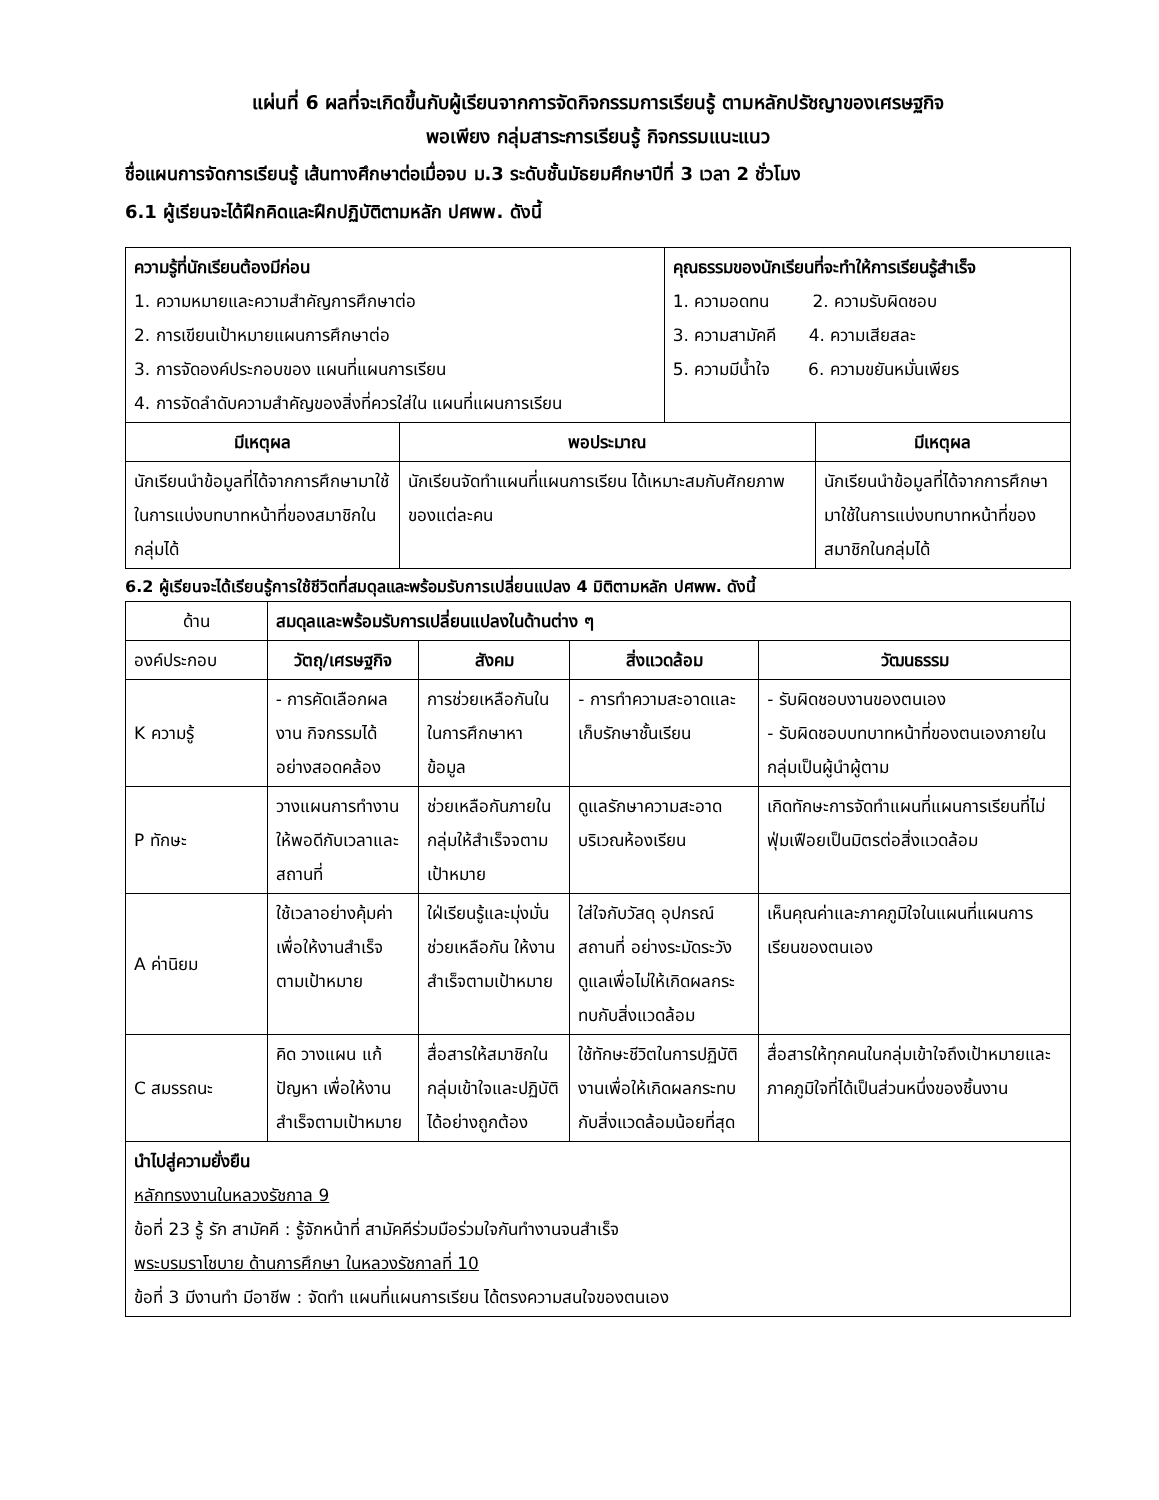แผ่นที่ 6 ผลที่จะเกิดขึ้นกับผู้เรียนจากการจัดกิจกรรมการเรียนรู้ ตามหลักปรัชญาของเศรษฐกิจ
พอเพียง กลุ่มสาระการเรียนรู้ กิจกรรมแนะแนว
ชื่อแผนการจัดการเรียนรู้ เส้นทางศึกษาต่อเมื่อจบ ม.3 ระดับชั้นมัธยมศึกษาปีที่ 3 เวลา 2 ชั่วโมง
6.1 ผู้เรียนจะได้ฝึกคิดและฝึกปฏิบัติตามหลัก ปศพพ. ดังนี้
| ความรู้ที่นักเรียนต้องมีก่อน 1. ความหมายและความสำคัญการศึกษาต่อ 2. การเขียนเป้าหมายแผนการศึกษาต่อ 3. การจัดองค์ประกอบของ แผนที่แผนการเรียน 4. การจัดลำดับความสำคัญของสิ่งที่ควรใส่ใน แผนที่แผนการเรียน | | คุณธรรมของนักเรียนที่จะทำให้การเรียนรู้สำเร็จ 1. ความอดทน 2. ความรับผิดชอบ 3. ความสามัคคี 4. ความเสียสละ 5. ความมีน้ำใจ 6. ความขยันหมั่นเพียร | |
| มีเหตุผล | พอประมาณ | | มีเหตุผล |
| นักเรียนนำข้อมูลที่ได้จากการศึกษามาใช้ในการแบ่งบทบาทหน้าที่ของสมาชิกในกลุ่มได้ | นักเรียนจัดทำแผนที่แผนการเรียน ได้เหมาะสมกับศักยภาพของแต่ละคน | | นักเรียนนำข้อมูลที่ได้จากการศึกษามาใช้ในการแบ่งบทบาทหน้าที่ของสมาชิกในกลุ่มได้ |
6.2 ผู้เรียนจะได้เรียนรู้การใช้ชีวิตที่สมดุลและพร้อมรับการเปลี่ยนแปลง 4 มิติตามหลัก ปศพพ. ดังนี้
| ด้าน | สมดุลและพร้อมรับการเปลี่ยนแปลงในด้านต่าง ๆ | | | |
| องค์ประกอบ | วัตถุ/เศรษฐกิจ | สังคม | สิ่งแวดล้อม | วัฒนธรรม |
| K ความรู้ | - การคัดเลือกผลงาน กิจกรรมได้อย่างสอดคล้อง | การช่วยเหลือกันในในการศึกษาหาข้อมูล | - การทำความสะอาดและเก็บรักษาชั้นเรียน | - รับผิดชอบงานของตนเอง - รับผิดชอบบทบาทหน้าที่ของตนเองภายในกลุ่มเป็นผู้นำผู้ตาม |
| P ทักษะ | วางแผนการทำงานให้พอดีกับเวลาและสถานที่ | ช่วยเหลือกันภายในกลุ่มให้สำเร็จจตามเป้าหมาย | ดูแลรักษาความสะอาดบริเวณห้องเรียน | เกิดทักษะการจัดทำแผนที่แผนการเรียนที่ไม่ฟุ่มเฟือยเป็นมิตรต่อสิ่งแวดล้อม |
| A ค่านิยม | ใช้เวลาอย่างคุ้มค่าเพื่อให้งานสำเร็จตามเป้าหมาย | ใฝ่เรียนรู้และมุ่งมั่นช่วยเหลือกัน ให้งานสำเร็จตามเป้าหมาย | ใส่ใจกับวัสดุ อุปกรณ์ สถานที่ อย่างระมัดระวัง ดูแลเพื่อไม่ให้เกิดผลกระทบกับสิ่งแวดล้อม | เห็นคุณค่าและภาคภูมิใจในแผนที่แผนการเรียนของตนเอง |
| C สมรรถนะ | คิด วางแผน แก้ปัญหา เพื่อให้งานสำเร็จตามเป้าหมาย | สื่อสารให้สมาชิกในกลุ่มเข้าใจและปฏิบัติได้อย่างถูกต้อง | ใช้ทักษะชีวิตในการปฏิบัติงานเพื่อให้เกิดผลกระทบกับสิ่งแวดล้อมน้อยที่สุด | สื่อสารให้ทุกคนในกลุ่มเข้าใจถึงเป้าหมายและภาคภูมิใจที่ได้เป็นส่วนหนึ่งของชิ้นงาน |
| นำไปสู่ความยั่งยืน หลักทรงงานในหลวงรัชกาล 9 ข้อที่ 23 รู้ รัก สามัคคี : รู้จักหน้าที่ สามัคคีร่วมมือร่วมใจกันทำงานจนสำเร็จ พระบรมราโชบาย ด้านการศึกษา ในหลวงรัชกาลที่ 10 ข้อที่ 3 มีงานทำ มีอาชีพ : จัดทำ แผนที่แผนการเรียน ได้ตรงความสนใจของตนเอง | | | | |